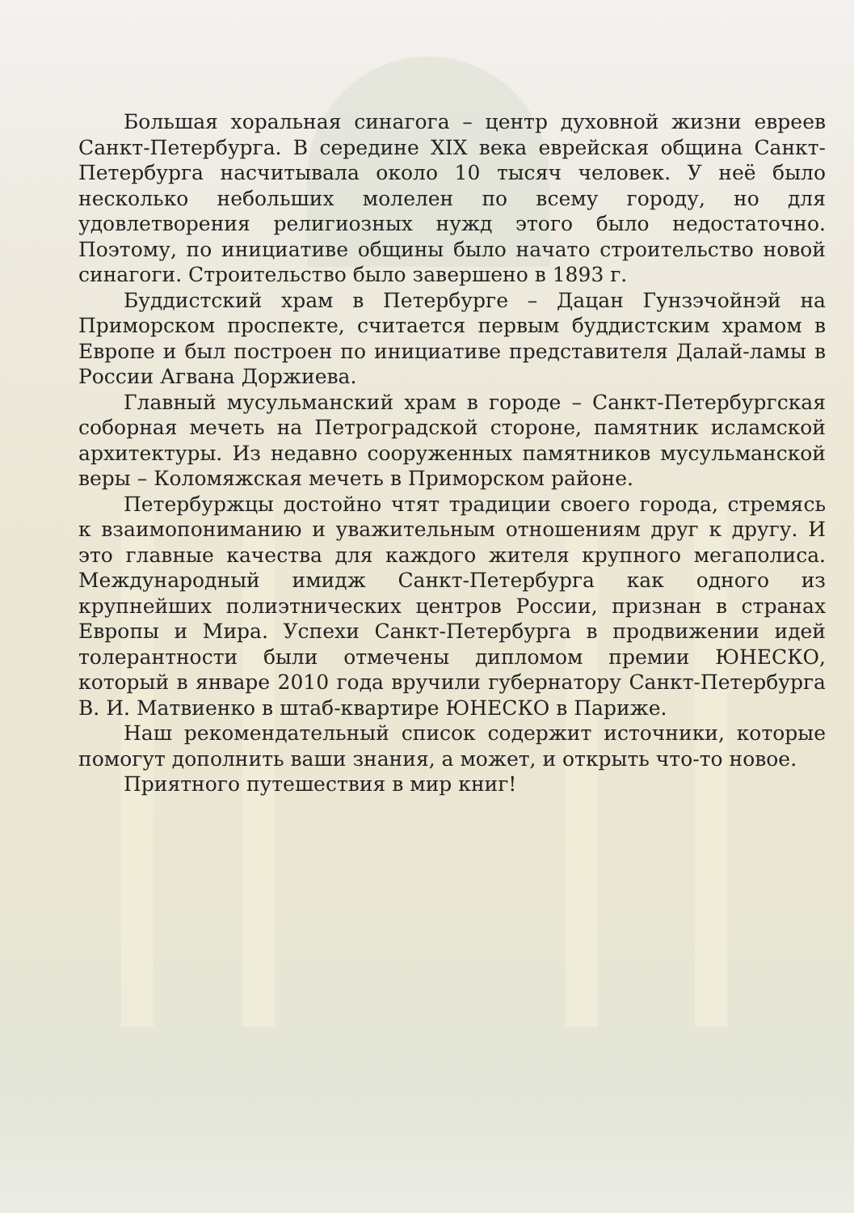Большая хоральная синагога – центр духовной жизни евреев Санкт-Петербурга. В середине XIX века еврейская община Санкт-Петербурга насчитывала около 10 тысяч человек. У неё было несколько небольших молелен по всему городу, но для удовлетворения религиозных нужд этого было недостаточно. Поэтому, по инициативе общины было начато строительство новой синагоги. Строительство было завершено в 1893 г.
Буддистский храм в Петербурге – Дацан Гунзэчойнэй на Приморском проспекте, считается первым буддистским храмом в Европе и был построен по инициативе представителя Далай-ламы в России Агвана Доржиева.
Главный мусульманский храм в городе – Санкт-Петербургская соборная мечеть на Петроградской стороне, памятник исламской архитектуры. Из недавно сооруженных памятников мусульманской веры – Коломяжская мечеть в Приморском районе.
Петербуржцы достойно чтят традиции своего города, стремясь к взаимопониманию и уважительным отношениям друг к другу. И это главные качества для каждого жителя крупного мегаполиса. Международный имидж Санкт-Петербурга как одного из крупнейших полиэтнических центров России, признан в странах Европы и Мира. Успехи Санкт-Петербурга в продвижении идей толерантности были отмечены дипломом премии ЮНЕСКО, который в январе 2010 года вручили губернатору Санкт-Петербурга В. И. Матвиенко в штаб-квартире ЮНЕСКО в Париже.
Наш рекомендательный список содержит источники, которые помогут дополнить ваши знания, а может, и открыть что-то новое.
Приятного путешествия в мир книг!